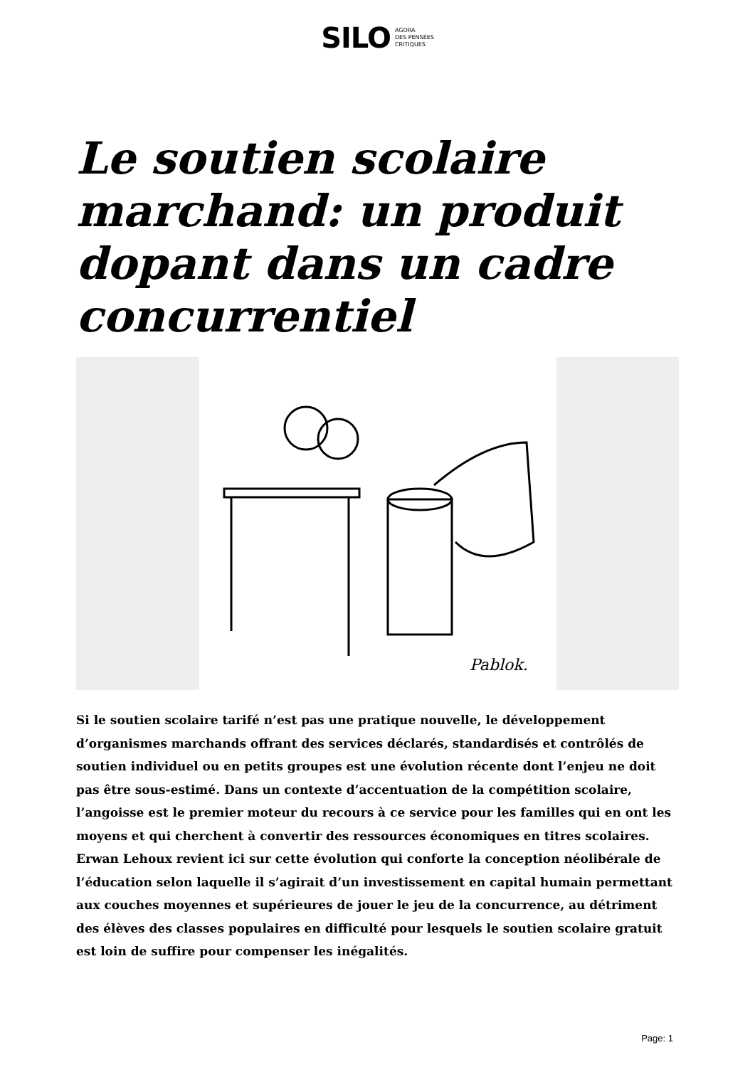SILO AGORA
DES PENSÉES
CRITIQUES
Le soutien scolaire marchand: un produit dopant dans un cadre concurrentiel
Pablok.
Si le soutien scolaire tarifé n’est pas une pratique nouvelle, le développement d’organismes marchands offrant des services déclarés, standardisés et contrôlés de soutien individuel ou en petits groupes est une évolution récente dont l’enjeu ne doit pas être sous-estimé. Dans un contexte d’accentuation de la compétition scolaire, l’angoisse est le premier moteur du recours à ce service pour les familles qui en ont les moyens et qui cherchent à convertir des ressources économiques en titres scolaires. Erwan Lehoux revient ici sur cette évolution qui conforte la conception néolibérale de l’éducation selon laquelle il s’agirait d’un investissement en capital humain permettant aux couches moyennes et supérieures de jouer le jeu de la concurrence, au détriment des élèves des classes populaires en difficulté pour lesquels le soutien scolaire gratuit est loin de suffire pour compenser les inégalités.
Page: 1